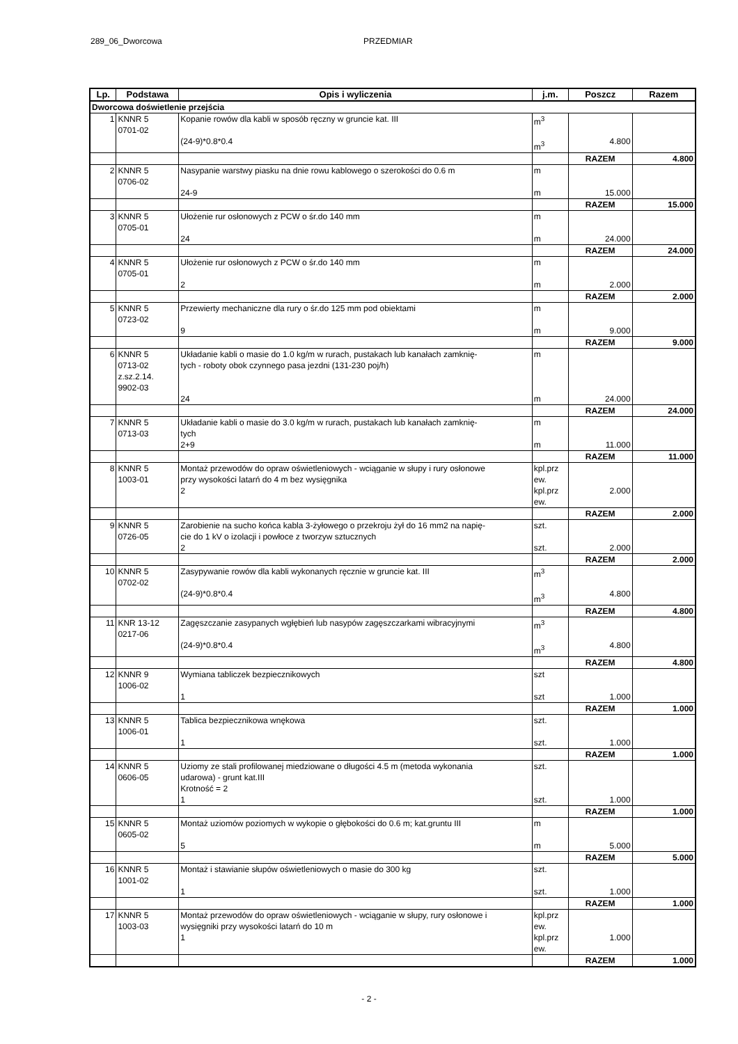289_06_Dworcowa PRZEDMIAR
| Lp. | Podstawa | Opis i wyliczenia | j.m. | Poszcz | Razem |
| --- | --- | --- | --- | --- | --- |
| Dworcowa doświetlenie przejścia | | | | | |
| 1 | KNNR 5 0701-02 | Kopanie rowów dla kabli w sposób ręczny w gruncie kat. III (24-9)*0.8*0.4 | m<sup>3</sup> m<sup>3</sup> | 4.800 | |
| | | | | RAZEM | 4.800 |
| 2 | KNNR 5 0706-02 | Nasypanie warstwy piasku na dnie rowu kablowego o szerokości do 0.6 m 24-9 | m m | 15.000 | |
| | | | | RAZEM | 15.000 |
| 3 | KNNR 5 0705-01 | Ułożenie rur osłonowych z PCW o śr.do 140 mm 24 | m m | 24.000 | |
| | | | | RAZEM | 24.000 |
| 4 | KNNR 5 0705-01 | Ułożenie rur osłonowych z PCW o śr.do 140 mm 2 | m m | 2.000 | |
| | | | | RAZEM | 2.000 |
| 5 | KNNR 5 0723-02 | Przewierty mechaniczne dla rury o śr.do 125 mm pod obiektami 9 | m m | 9.000 | |
| | | | | RAZEM | 9.000 |
| 6 | KNNR 5 0713-02 z.sz.2.14. 9902-03 | Układanie kabli o masie do 1.0 kg/m w rurach, pustakach lub kanałach zamknię- tych - roboty obok czynnego pasa jezdni (131-230 poj/h) 24 | m m | 24.000 | |
| | | | | RAZEM | 24.000 |
| 7 | KNNR 5 0713-03 | Układanie kabli o masie do 3.0 kg/m w rurach, pustakach lub kanałach zamknię- tych 2+9 | m m | 11.000 | |
| | | | | RAZEM | 11.000 |
| 8 | KNNR 5 1003-01 | Montaż przewodów do opraw oświetleniowych - wciąganie w słupy i rury osłonowe przy wysokości latarń do 4 m bez wysięgnika 2 | kpl.prz ew. kpl.prz ew. | 2.000 | |
| | | | | RAZEM | 2.000 |
| 9 | KNNR 5 0726-05 | Zarobienie na sucho końca kabla 3-żyłowego o przekroju żył do 16 mm2 na napię- cie do 1 kV o izolacji i powłoce z tworzyw sztucznych 2 | szt. szt. | 2.000 | |
| | | | | RAZEM | 2.000 |
| 10 | KNNR 5 0702-02 | Zasypywanie rowów dla kabli wykonanych ręcznie w gruncie kat. III (24-9)*0.8*0.4 | m<sup>3</sup> m<sup>3</sup> | 4.800 | |
| | | | | RAZEM | 4.800 |
| 11 | KNR 13-12 0217-06 | Zagęszczanie zasypanych wgłębień lub nasypów zagęszczarkami wibracyjnymi (24-9)*0.8*0.4 | m<sup>3</sup> m<sup>3</sup> | 4.800 | |
| | | | | RAZEM | 4.800 |
| 12 | KNNR 9 1006-02 | Wymiana tabliczek bezpiecznikowych 1 | szt szt | 1.000 | |
| | | | | RAZEM | 1.000 |
| 13 | KNNR 5 1006-01 | Tablica bezpiecznikowa wnękowa 1 | szt. szt. | 1.000 | |
| | | | | RAZEM | 1.000 |
| 14 | KNNR 5 0606-05 | Uziomy ze stali profilowanej miedziowane o długości 4.5 m (metoda wykonania udarowa) - grunt kat.III Krotność = 2 1 | szt. szt. | 1.000 | |
| | | | | RAZEM | 1.000 |
| 15 | KNNR 5 0605-02 | Montaż uziomów poziomych w wykopie o głębokości do 0.6 m; kat.gruntu III 5 | m m | 5.000 | |
| | | | | RAZEM | 5.000 |
| 16 | KNNR 5 1001-02 | Montaż i stawianie słupów oświetleniowych o masie do 300 kg 1 | szt. szt. | 1.000 | |
| | | | | RAZEM | 1.000 |
| 17 | KNNR 5 1003-03 | Montaż przewodów do opraw oświetleniowych - wciąganie w słupy, rury osłonowe i wysięgniki przy wysokości latarń do 10 m 1 | kpl.prz ew. kpl.prz ew. | 1.000 | |
| | | | | RAZEM | 1.000 |
- 2 -